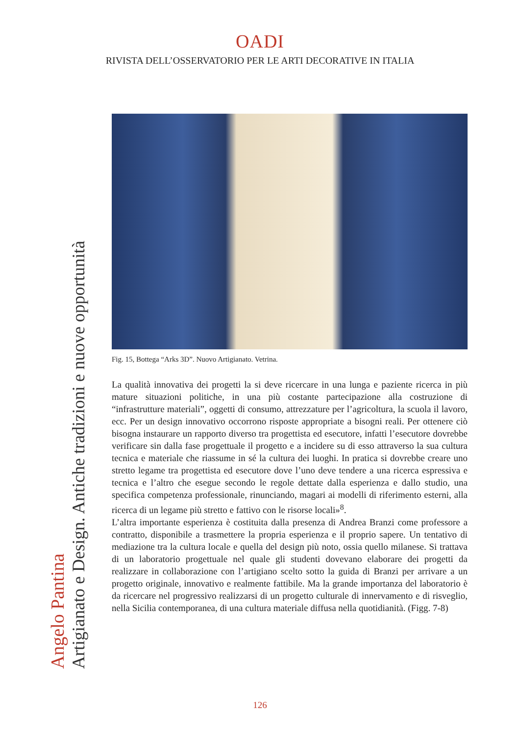OADI
RIVISTA DELL’OSSERVATORIO PER LE ARTI DECORATIVE IN ITALIA
Angelo Pantina
Artigianato e Design. Antiche tradizioni e nuove opportunità
Fig. 15, Bottega “Arks 3D”. Nuovo Artigianato. Vetrina.
La qualità innovativa dei progetti la si deve ricercare in una lunga e paziente ricerca in più mature situazioni politiche, in una più costante partecipazione alla costruzione di “infrastrutture materiali”, oggetti di consumo, attrezzature per l’agricoltura, la scuola il lavoro, ecc. Per un design innovativo occorrono risposte appropriate a bisogni reali. Per ottenere ciò bisogna instaurare un rapporto diverso tra progettista ed esecutore, infatti l’esecutore dovrebbe verificare sin dalla fase progettuale il progetto e a incidere su di esso attraverso la sua cultura tecnica e materiale che riassume in sé la cultura dei luoghi. In pratica si dovrebbe creare uno stretto legame tra progettista ed esecutore dove l’uno deve tendere a una ricerca espressiva e tecnica e l’altro che esegue secondo le regole dettate dalla esperienza e dallo studio, una specifica competenza professionale, rinunciando, magari ai modelli di riferimento esterni, alla ricerca di un legame più stretto e fattivo con le risorse locali»<sup>8</sup>.
L’altra importante esperienza è costituita dalla presenza di Andrea Branzi come professore a contratto, disponibile a trasmettere la propria esperienza e il proprio sapere. Un tentativo di mediazione tra la cultura locale e quella del design più noto, ossia quello milanese. Si trattava di un laboratorio progettuale nel quale gli studenti dovevano elaborare dei progetti da realizzare in collaborazione con l’artigiano scelto sotto la guida di Branzi per arrivare a un progetto originale, innovativo e realmente fattibile. Ma la grande importanza del laboratorio è da ricercare nel progressivo realizzarsi di un progetto culturale di innervamento e di risveglio, nella Sicilia contemporanea, di una cultura materiale diffusa nella quotidianità. (Figg. 7-8)
126